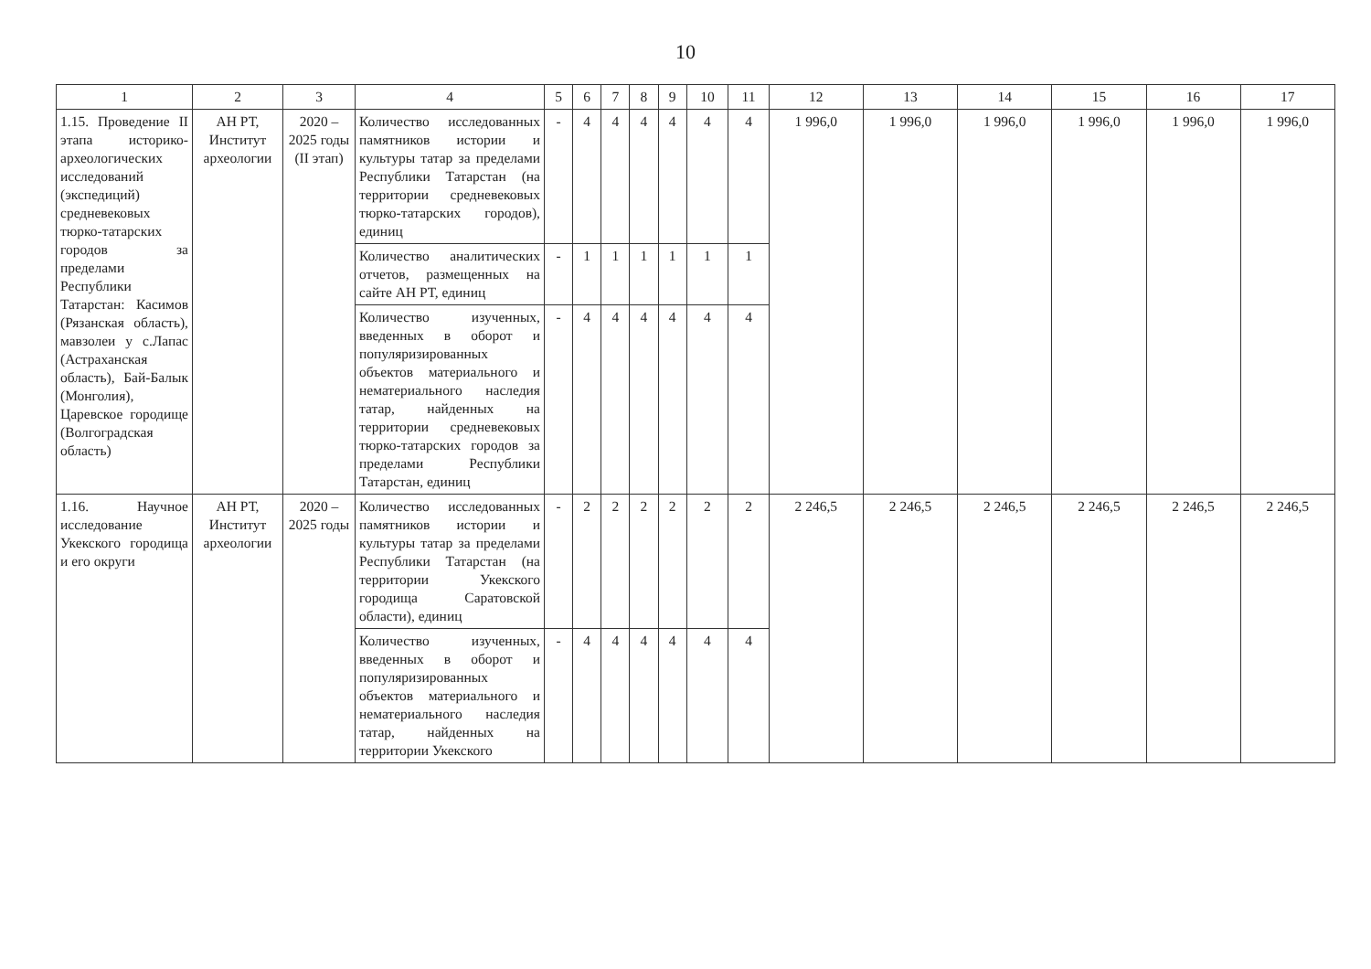10
| 1 | 2 | 3 | 4 | 5 | 6 | 7 | 8 | 9 | 10 | 11 | 12 | 13 | 14 | 15 | 16 | 17 |
| --- | --- | --- | --- | --- | --- | --- | --- | --- | --- | --- | --- | --- | --- | --- | --- | --- |
| 1.15. Проведение II этапа историко-археологических исследований (экспедиций) средневековых тюрко-татарских городов за пределами Республики Татарстан: Касимов (Рязанская область), мавзолеи у с.Лапас (Астраханская область), Бай-Балык (Монголия), Царевское городище (Волгоградская область) | АН РТ, Институт археологии | 2020 – 2025 годы (II этап) | Количество исследованных памятников истории и культуры татар за пределами Республики Татарстан (на территории средневековых тюрко-татарских городов), единиц | - | 4 | 4 | 4 | 4 | 4 | 4 | 1 996,0 | 1 996,0 | 1 996,0 | 1 996,0 | 1 996,0 | 1 996,0 |
| | | | Количество аналитических отчетов, размещенных на сайте АН РТ, единиц | - | 1 | 1 | 1 | 1 | 1 | 1 | | | | | | |
| | | | Количество изученных, введенных в оборот и популяризированных объектов материального и нематериального наследия татар, найденных на территории средневековых тюрко-татарских городов за пределами Республики Татарстан, единиц | - | 4 | 4 | 4 | 4 | 4 | 4 | | | | | | |
| 1.16. Научное исследование Укекского городища и его округи | АН РТ, Институт археологии | 2020 – 2025 годы | Количество исследованных памятников истории и культуры татар за пределами Республики Татарстан (на территории Укекского городища Саратовской области), единиц | - | 2 | 2 | 2 | 2 | 2 | 2 | 2 246,5 | 2 246,5 | 2 246,5 | 2 246,5 | 2 246,5 | 2 246,5 |
| | | | Количество изученных, введенных в оборот и популяризированных объектов материального и нематериального наследия татар, найденных на территории Укекского | - | 4 | 4 | 4 | 4 | 4 | 4 | | | | | | |